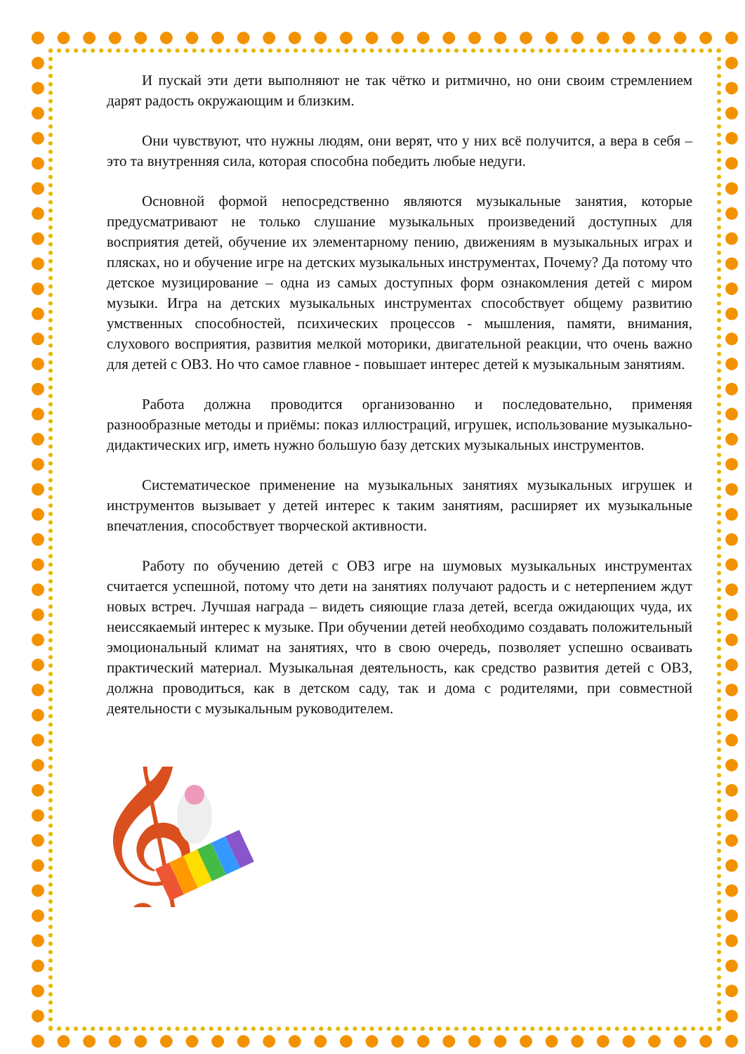И пускай эти дети выполняют не так чётко и ритмично, но они своим стремлением дарят радость окружающим и близким.
Они чувствуют, что нужны людям, они верят, что у них всё получится, а вера в себя – это та внутренняя сила, которая способна победить любые недуги.
Основной формой непосредственно являются музыкальные занятия, которые предусматривают не только слушание музыкальных произведений доступных для восприятия детей, обучение их элементарному пению, движениям в музыкальных играх и плясках, но и обучение игре на детских музыкальных инструментах, Почему? Да потому что детское музицирование – одна из самых доступных форм ознакомления детей с миром музыки. Игра на детских музыкальных инструментах способствует общему развитию умственных способностей, психических процессов - мышления, памяти, внимания, слухового восприятия, развития мелкой моторики, двигательной реакции, что очень важно для детей с ОВЗ. Но что самое главное - повышает интерес детей к музыкальным занятиям.
Работа должна проводится организованно и последовательно, применяя разнообразные методы и приёмы: показ иллюстраций, игрушек, использование музыкально-дидактических игр, иметь нужно большую базу детских музыкальных инструментов.
Систематическое применение на музыкальных занятиях музыкальных игрушек и инструментов вызывает у детей интерес к таким занятиям, расширяет их музыкальные впечатления, способствует творческой активности.
Работу по обучению детей с ОВЗ игре на шумовых музыкальных инструментах считается успешной, потому что дети на занятиях получают радость и с нетерпением ждут новых встреч. Лучшая награда – видеть сияющие глаза детей, всегда ожидающих чуда, их неиссякаемый интерес к музыке. При обучении детей необходимо создавать положительный эмоциональный климат на занятиях, что в свою очередь, позволяет успешно осваивать практический материал. Музыкальная деятельность, как средство развития детей с ОВЗ, должна проводиться, как в детском саду, так и дома с родителями, при совместной деятельности с музыкальным руководителем.
𝄞